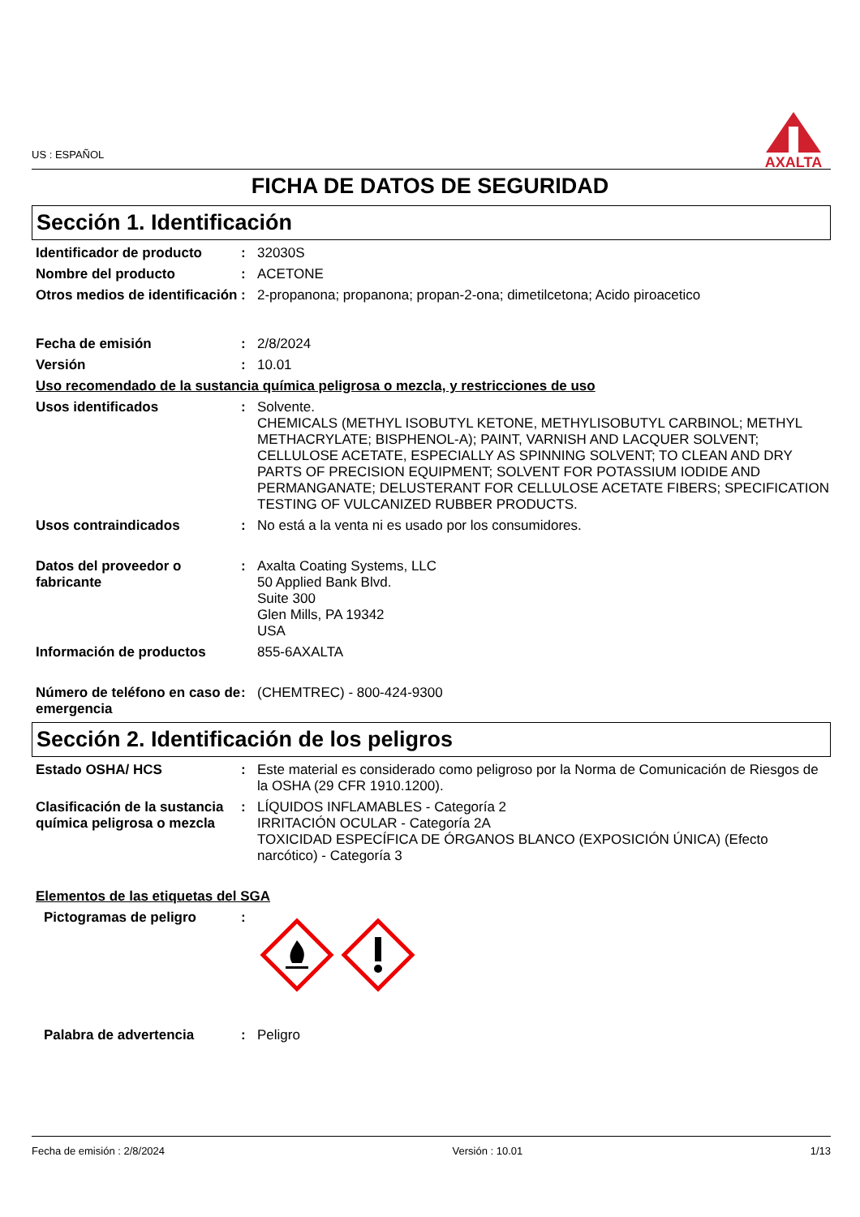US : ESPAÑOL
AXALTA
FICHA DE DATOS DE SEGURIDAD
Sección 1. Identificación
Identificador de producto
: 32030S
Nombre del producto : ACETONE
Otros medios de identificación
: 2-propanona; propanona; propan-2-ona; dimetilcetona; Acido piroacetico
Fecha de emisión : 2/8/2024
Versión : 10.01
Uso recomendado de la sustancia química peligrosa o mezcla, y restricciones de uso
Usos identificados : Solvente.
CHEMICALS (METHYL ISOBUTYL KETONE, METHYLISOBUTYL CARBINOL; METHYL METHACRYLATE; BISPHENOL-A); PAINT, VARNISH AND LACQUER SOLVENT; CELLULOSE ACETATE, ESPECIALLY AS SPINNING SOLVENT; TO CLEAN AND DRY PARTS OF PRECISION EQUIPMENT; SOLVENT FOR POTASSIUM IODIDE AND PERMANGANATE; DELUSTERANT FOR CELLULOSE ACETATE FIBERS; SPECIFICATION TESTING OF VULCANIZED RUBBER PRODUCTS.
Usos contraindicados : No está a la venta ni es usado por los consumidores.
Datos del proveedor o fabricante
: Axalta Coating Systems, LLC
50 Applied Bank Blvd.
Suite 300
Glen Mills, PA 19342
USA
Información de productos 855-6AXALTA
Número de teléfono en caso de emergencia
: (CHEMTREC) - 800-424-9300
Sección 2. Identificación de los peligros
Estado OSHA/ HCS : Este material es considerado como peligroso por la Norma de Comunicación de Riesgos de la OSHA (29 CFR 1910.1200).
Clasificación de la sustancia química peligrosa o mezcla
: LÍQUIDOS INFLAMABLES - Categoría 2
IRRITACIÓN OCULAR - Categoría 2A
TOXICIDAD ESPECÍFICA DE ÓRGANOS BLANCO (EXPOSICIÓN ÚNICA) (Efecto narcótico) - Categoría 3
Elementos de las etiquetas del SGA
Pictogramas de peligro :
Palabra de advertencia : Peligro
Fecha de emisión : 2/8/2024 Versión : 10.01 1/13